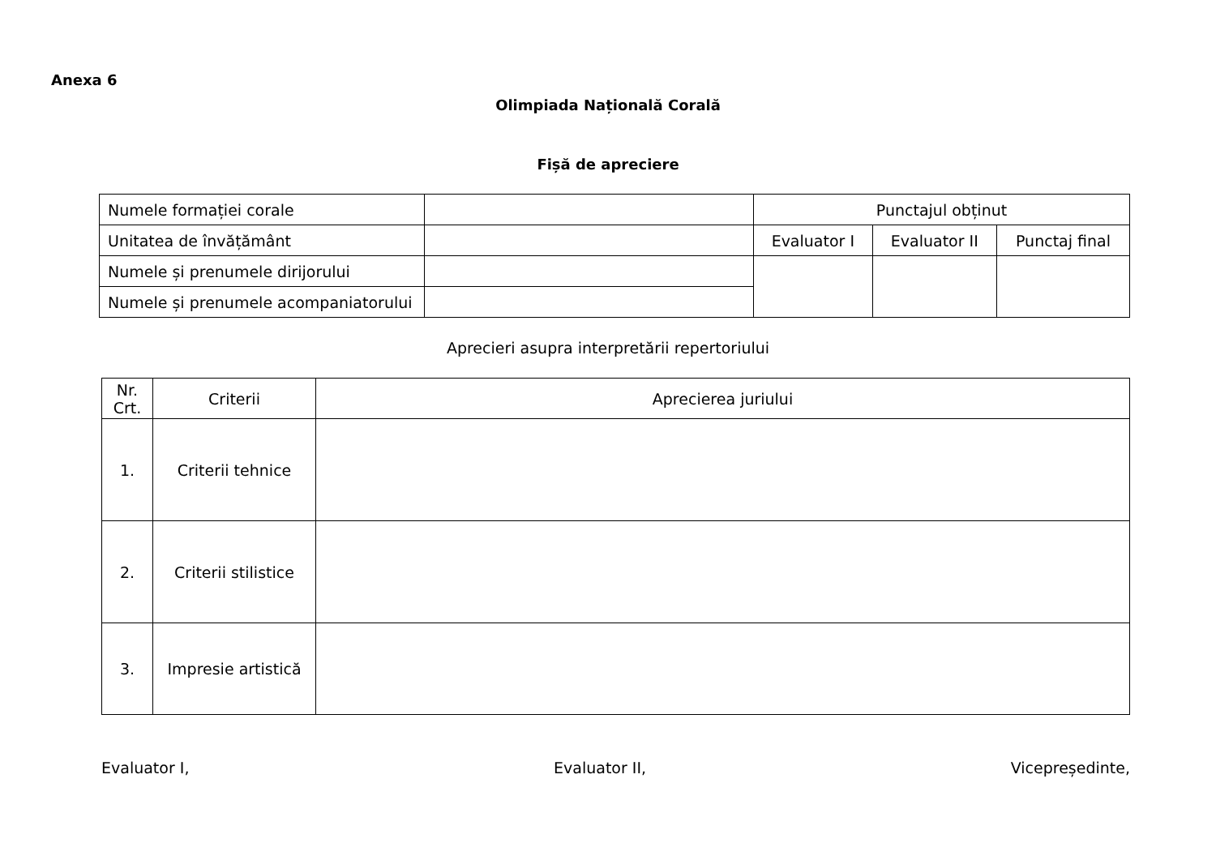Anexa 6
Olimpiada Națională Corală
Fișă de apreciere
| Numele formației corale | | Punctajul obținut | | |
| Unitatea de învățământ | | Evaluator I | Evaluator II | Punctaj final |
| Numele și prenumele dirijorului | | | | |
| Numele și prenumele acompaniatorului | | | | |
Aprecieri asupra interpretării repertoriului
| Nr. Crt. | Criterii | Aprecierea juriului |
| 1. | Criterii tehnice | |
| 2. | Criterii stilistice | |
| 3. | Impresie artistică | |
Evaluator I, Evaluator II, Vicepreședinte,